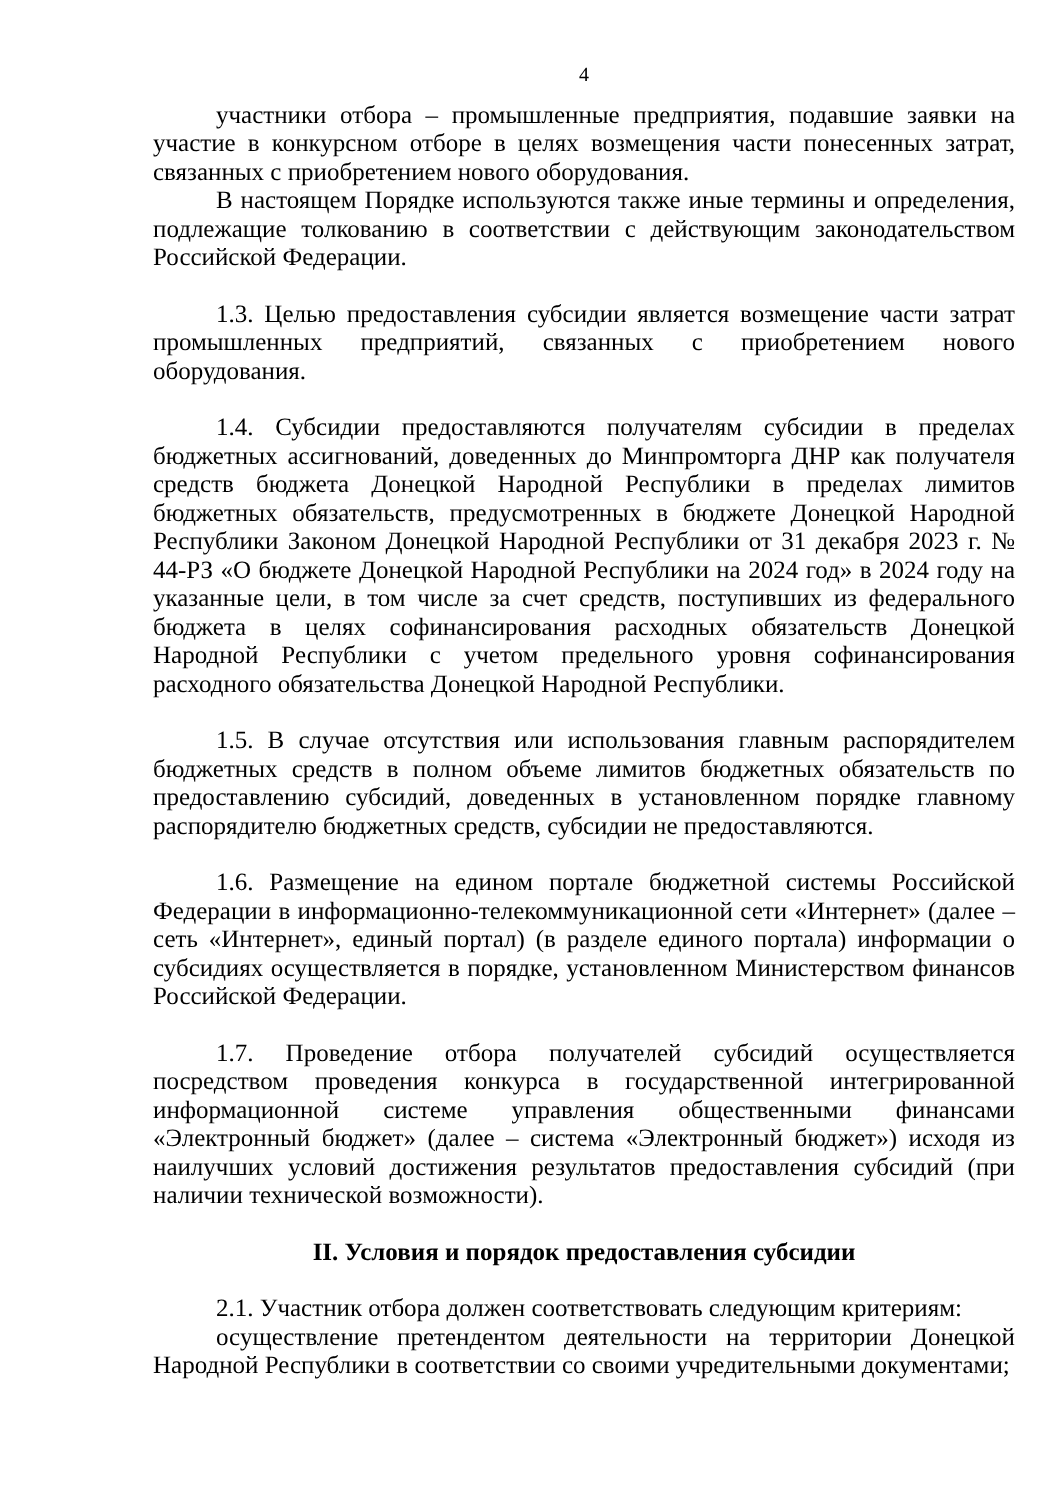4
участники отбора – промышленные предприятия, подавшие заявки на участие в конкурсном отборе в целях возмещения части понесенных затрат, связанных с приобретением нового оборудования.
В настоящем Порядке используются также иные термины и определения, подлежащие толкованию в соответствии с действующим законодательством Российской Федерации.
1.3. Целью предоставления субсидии является возмещение части затрат промышленных предприятий, связанных с приобретением нового оборудования.
1.4. Субсидии предоставляются получателям субсидии в пределах бюджетных ассигнований, доведенных до Минпромторга ДНР как получателя средств бюджета Донецкой Народной Республики в пределах лимитов бюджетных обязательств, предусмотренных в бюджете Донецкой Народной Республики Законом Донецкой Народной Республики от 31 декабря 2023 г. № 44-РЗ «О бюджете Донецкой Народной Республики на 2024 год» в 2024 году на указанные цели, в том числе за счет средств, поступивших из федерального бюджета в целях софинансирования расходных обязательств Донецкой Народной Республики с учетом предельного уровня софинансирования расходного обязательства Донецкой Народной Республики.
1.5. В случае отсутствия или использования главным распорядителем бюджетных средств в полном объеме лимитов бюджетных обязательств по предоставлению субсидий, доведенных в установленном порядке главному распорядителю бюджетных средств, субсидии не предоставляются.
1.6. Размещение на едином портале бюджетной системы Российской Федерации в информационно-телекоммуникационной сети «Интернет» (далее – сеть «Интернет», единый портал) (в разделе единого портала) информации о субсидиях осуществляется в порядке, установленном Министерством финансов Российской Федерации.
1.7. Проведение отбора получателей субсидий осуществляется посредством проведения конкурса в государственной интегрированной информационной системе управления общественными финансами «Электронный бюджет» (далее – система «Электронный бюджет») исходя из наилучших условий достижения результатов предоставления субсидий (при наличии технической возможности).
II. Условия и порядок предоставления субсидии
2.1. Участник отбора должен соответствовать следующим критериям:
осуществление претендентом деятельности на территории Донецкой Народной Республики в соответствии со своими учредительными документами;